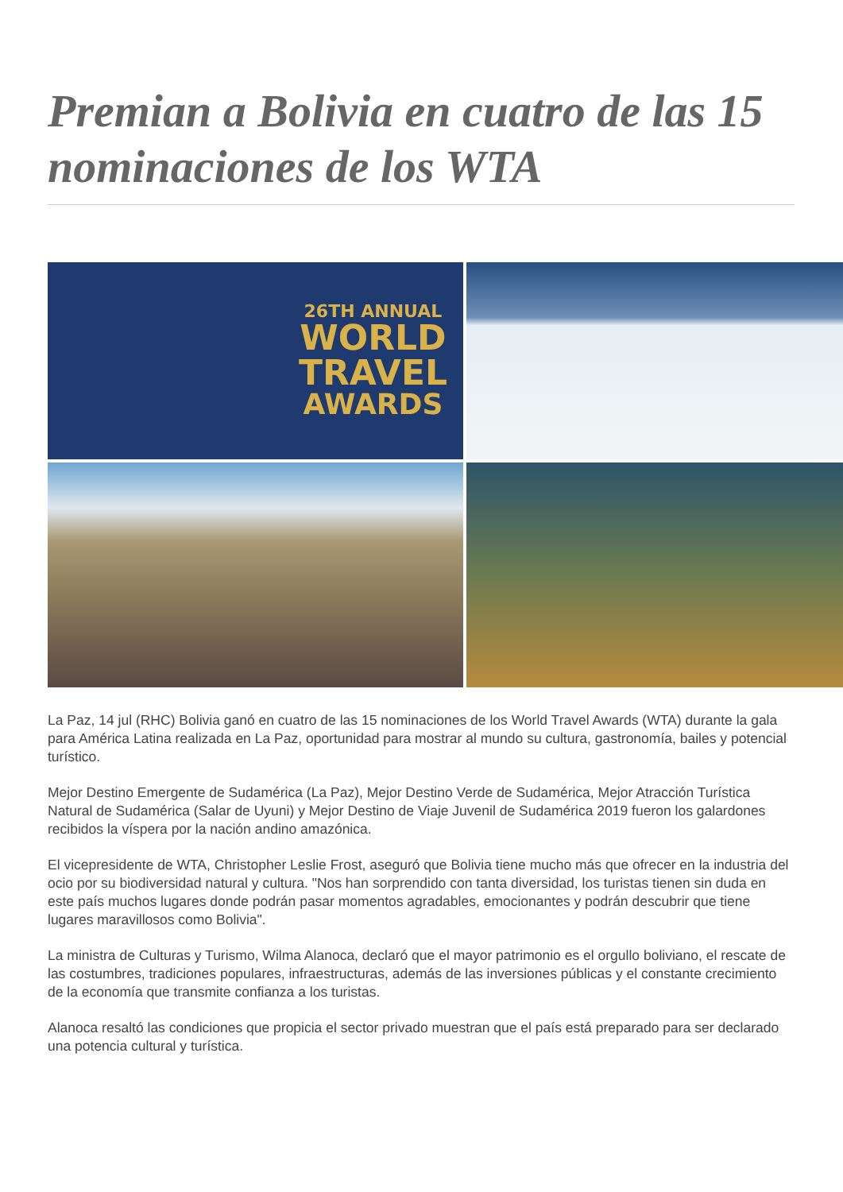Premian a Bolivia en cuatro de las 15 nominaciones de los WTA
26TH ANNUAL
WORLD
TRAVEL
AWARDS
La Paz, 14 jul (RHC) Bolivia ganó en cuatro de las 15 nominaciones de los World Travel Awards (WTA) durante la gala para América Latina realizada en La Paz, oportunidad para mostrar al mundo su cultura, gastronomía, bailes y potencial turístico.
Mejor Destino Emergente de Sudamérica (La Paz), Mejor Destino Verde de Sudamérica, Mejor Atracción Turística Natural de Sudamérica (Salar de Uyuni) y Mejor Destino de Viaje Juvenil de Sudamérica 2019 fueron los galardones recibidos la víspera por la nación andino amazónica.
El vicepresidente de WTA, Christopher Leslie Frost, aseguró que Bolivia tiene mucho más que ofrecer en la industria del ocio por su biodiversidad natural y cultura. "Nos han sorprendido con tanta diversidad, los turistas tienen sin duda en este país muchos lugares donde podrán pasar momentos agradables, emocionantes y podrán descubrir que tiene lugares maravillosos como Bolivia".
La ministra de Culturas y Turismo, Wilma Alanoca, declaró que el mayor patrimonio es el orgullo boliviano, el rescate de las costumbres, tradiciones populares, infraestructuras, además de las inversiones públicas y el constante crecimiento de la economía que transmite confianza a los turistas.
Alanoca resaltó las condiciones que propicia el sector privado muestran que el país está preparado para ser declarado una potencia cultural y turística.